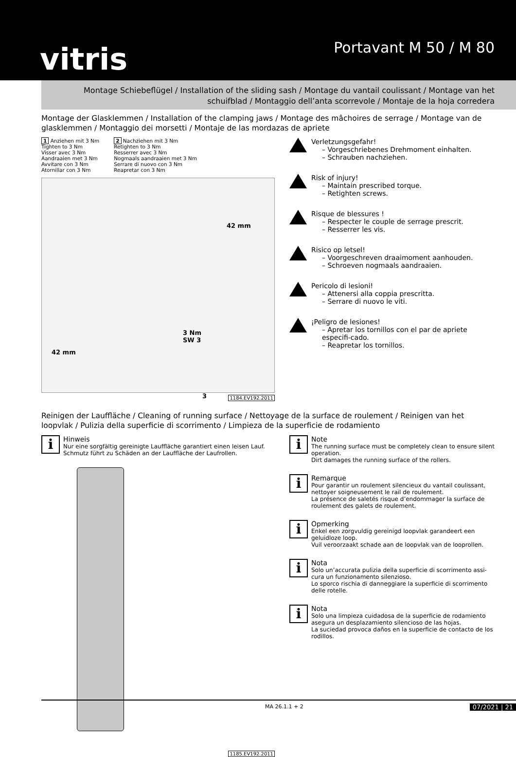vitris Portavant M 50 / M 80
Montage Schiebeflügel / Installation of the sliding sash / Montage du vantail coulissant / Montage van het schuifblad / Montaggio dell’anta scorrevole / Montaje de la hoja corredera
Montage der Glasklemmen / Installation of the clamping jaws / Montage des mâchoires de serrage / Montage van de glasklemmen / Montaggio dei morsetti / Montaje de las mordazas de apriete
1 Anziehen mit 3 Nm
Tighten to 3 Nm
Visser avec 3 Nm
Aandraaien met 3 Nm
Avvitare con 3 Nm
Atornillar con 3 Nm
2 Nachziehen mit 3 Nm
Retighten to 3 Nm
Resserrer avec 3 Nm
Nogmaals aandraaien met 3 Nm
Serrare di nuovo con 3 Nm
Reapretar con 3 Nm
42 mm
42 mm
3 Nm
SW 3
3
1184.EV192.2011
Verletzungsgefahr!
– Vorgeschriebenes Drehmoment einhalten.
– Schrauben nachziehen.
Risk of injury!
– Maintain prescribed torque.
– Retighten screws.
Risque de blessures !
– Respecter le couple de serrage prescrit.
– Resserrer les vis.
Risico op letsel!
– Voorgeschreven draaimoment aanhouden.
– Schroeven nogmaals aandraaien.
Pericolo di lesioni!
– Attenersi alla coppia prescritta.
– Serrare di nuovo le viti.
¡Peligro de lesiones!
– Apretar los tornillos con el par de apriete especifi-cado.
– Reapretar los tornillos.
Reinigen der Lauffläche / Cleaning of running surface / Nettoyage de la surface de roulement / Reinigen van het loopvlak / Pulizia della superficie di scorrimento / Limpieza de la superficie de rodamiento
i
Hinweis
Nur eine sorgfältig gereinigte Lauffläche garantiert einen leisen Lauf.
Schmutz führt zu Schäden an der Lauffläche der Laufrollen.
1185.EV192.2011
i
Note
The running surface must be completely clean to ensure silent operation.
Dirt damages the running surface of the rollers.
i
Remarque
Pour garantir un roulement silencieux du vantail coulissant, nettoyer soigneusement le rail de roulement.
La présence de saletés risque d’endommager la surface de roulement des galets de roulement.
i
Opmerking
Enkel een zorgvuldig gereinigd loopvlak garandeert een geluidloze loop.
Vuil veroorzaakt schade aan de loopvlak van de looprollen.
i
Nota
Solo un’accurata pulizia della superficie di scorrimento assi-cura un funzionamento silenzioso.
Lo sporco rischia di danneggiare la superficie di scorrimento delle rotelle.
i
Nota
Solo una limpieza cuidadosa de la superficie de rodamiento asegura un desplazamiento silencioso de las hojas.
La suciedad provoca daños en la superficie de contacto de los rodillos.
MA 26.1.1 + 2 07/2021 | 21